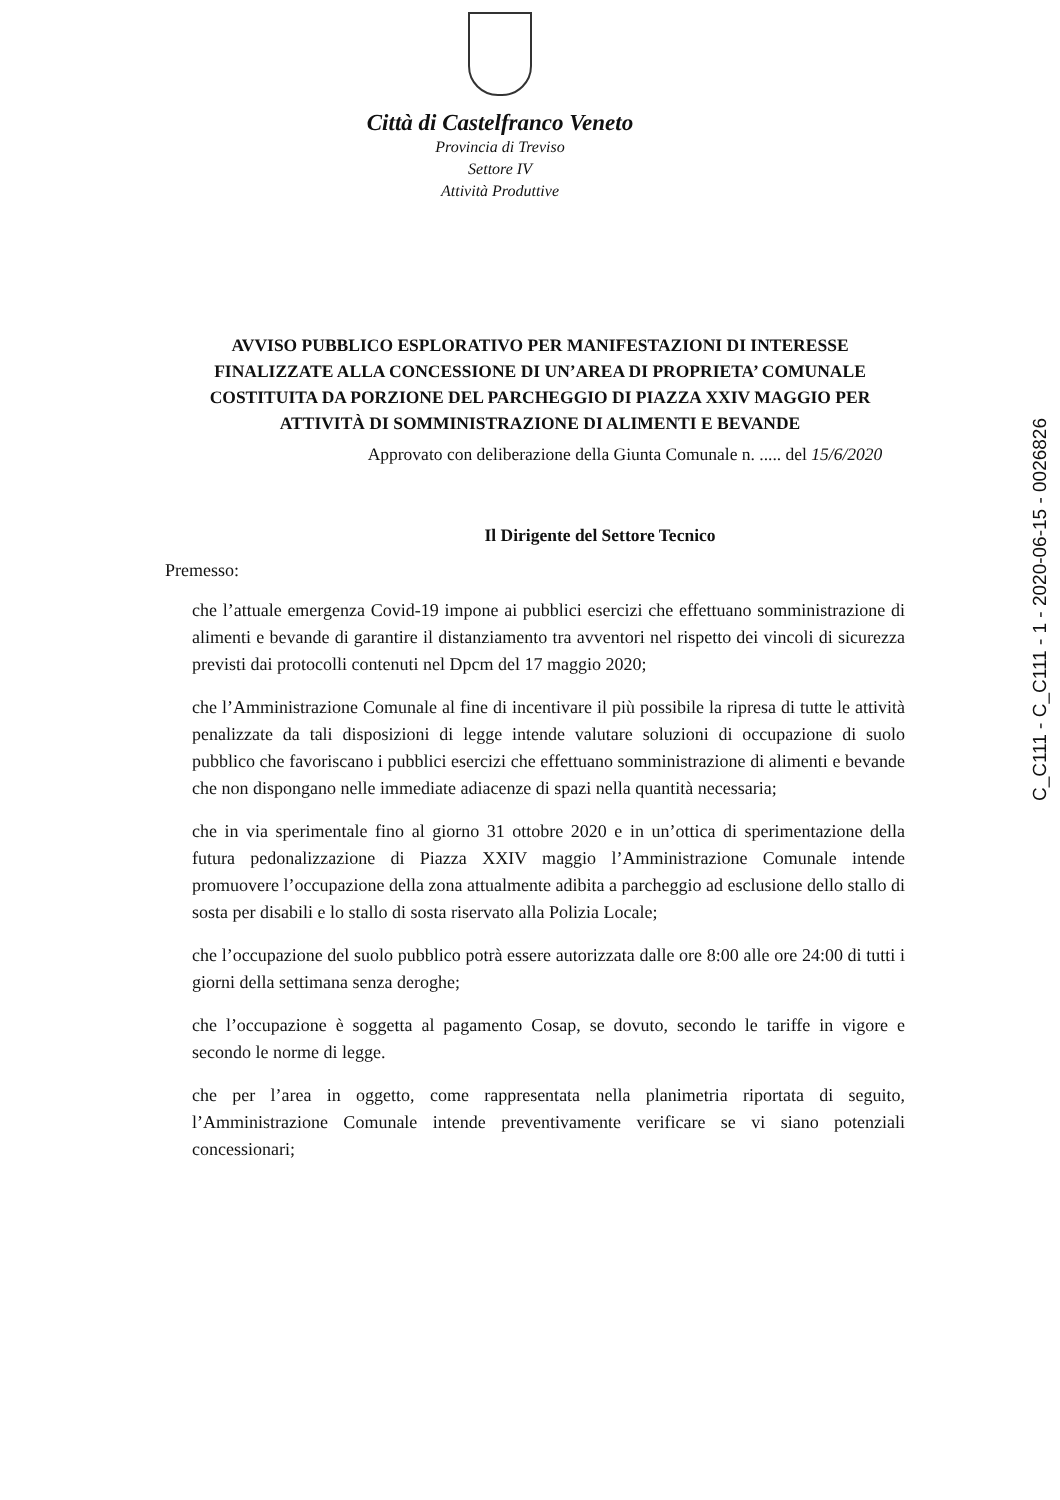Città di Castelfranco Veneto
Provincia di Treviso
Settore IV
Attività Produttive
AVVISO PUBBLICO ESPLORATIVO PER MANIFESTAZIONI DI INTERESSE FINALIZZATE ALLA CONCESSIONE DI UN’AREA DI PROPRIETA’ COMUNALE COSTITUITA DA PORZIONE DEL PARCHEGGIO DI PIAZZA XXIV MAGGIO PER ATTIVITÀ DI SOMMINISTRAZIONE DI ALIMENTI E BEVANDE
Approvato con deliberazione della Giunta Comunale n. ..... del 15/6/2020
Il Dirigente del Settore Tecnico
Premesso:
che l’attuale emergenza Covid-19 impone ai pubblici esercizi che effettuano somministrazione di alimenti e bevande di garantire il distanziamento tra avventori nel rispetto dei vincoli di sicurezza previsti dai protocolli contenuti nel Dpcm del 17 maggio 2020;
che l’Amministrazione Comunale al fine di incentivare il più possibile la ripresa di tutte le attività penalizzate da tali disposizioni di legge intende valutare soluzioni di occupazione di suolo pubblico che favoriscano i pubblici esercizi che effettuano somministrazione di alimenti e bevande che non dispongano nelle immediate adiacenze di spazi nella quantità necessaria;
che in via sperimentale fino al giorno 31 ottobre 2020 e in un’ottica di sperimentazione della futura pedonalizzazione di Piazza XXIV maggio l’Amministrazione Comunale intende promuovere l’occupazione della zona attualmente adibita a parcheggio ad esclusione dello stallo di sosta per disabili e lo stallo di sosta riservato alla Polizia Locale;
che l’occupazione del suolo pubblico potrà essere autorizzata dalle ore 8:00 alle ore 24:00 di tutti i giorni della settimana senza deroghe;
che l’occupazione è soggetta al pagamento Cosap, se dovuto, secondo le tariffe in vigore e secondo le norme di legge.
che per l’area in oggetto, come rappresentata nella planimetria riportata di seguito, l’Amministrazione Comunale intende preventivamente verificare se vi siano potenziali concessionari;
C_C111 - C_C111 - 1 - 2020-06-15 - 0026826